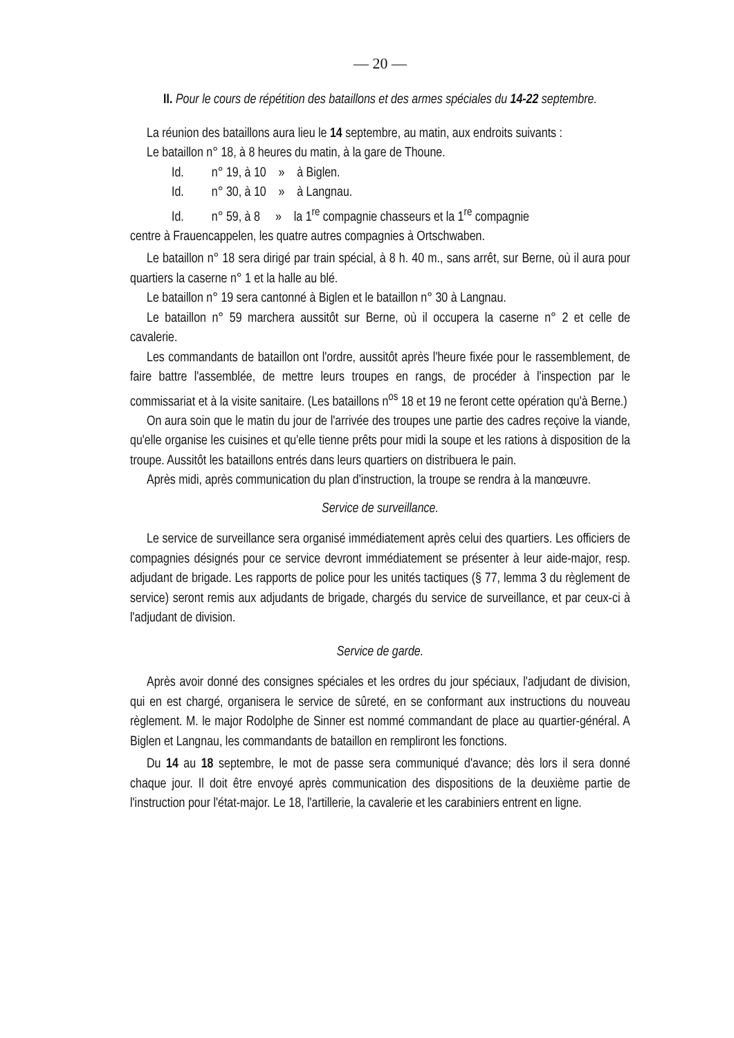— 20 —
II. Pour le cours de répétition des bataillons et des armes spéciales du 14-22 septembre.
La réunion des bataillons aura lieu le 14 septembre, au matin, aux endroits suivants :
Le bataillon n° 18, à 8 heures du matin, à la gare de Thoune.
Id. n° 19, à 10 » à Biglen.
Id. n° 30, à 10 » à Langnau.
Id. n° 59, à 8 » la 1<sup>re</sup> compagnie chasseurs et la 1<sup>re</sup> compagnie
centre à Frauencappelen, les quatre autres compagnies à Ortschwaben.
Le bataillon n° 18 sera dirigé par train spécial, à 8 h. 40 m., sans arrêt, sur Berne, où il aura pour quartiers la caserne n° 1 et la halle au blé.
Le bataillon n° 19 sera cantonné à Biglen et le bataillon n° 30 à Langnau.
Le bataillon n° 59 marchera aussitôt sur Berne, où il occupera la caserne n° 2 et celle de cavalerie.
Les commandants de bataillon ont l'ordre, aussitôt après l'heure fixée pour le rassemblement, de faire battre l'assemblée, de mettre leurs troupes en rangs, de procéder à l'inspection par le commissariat et à la visite sanitaire. (Les bataillons n<sup>os</sup> 18 et 19 ne feront cette opération qu'à Berne.)
On aura soin que le matin du jour de l'arrivée des troupes une partie des cadres reçoive la viande, qu'elle organise les cuisines et qu'elle tienne prêts pour midi la soupe et les rations à disposition de la troupe. Aussitôt les bataillons entrés dans leurs quartiers on distribuera le pain.
Après midi, après communication du plan d'instruction, la troupe se rendra à la manœuvre.
Service de surveillance.
Le service de surveillance sera organisé immédiatement après celui des quartiers. Les officiers de compagnies désignés pour ce service devront immédiatement se présenter à leur aide-major, resp. adjudant de brigade. Les rapports de police pour les unités tactiques (§ 77, lemma 3 du règlement de service) seront remis aux adjudants de brigade, chargés du service de surveillance, et par ceux-ci à l'adjudant de division.
Service de garde.
Après avoir donné des consignes spéciales et les ordres du jour spéciaux, l'adjudant de division, qui en est chargé, organisera le service de sûreté, en se conformant aux instructions du nouveau règlement. M. le major Rodolphe de Sinner est nommé commandant de place au quartier-général. A Biglen et Langnau, les commandants de bataillon en rempliront les fonctions.
Du 14 au 18 septembre, le mot de passe sera communiqué d'avance; dès lors il sera donné chaque jour. Il doit être envoyé après communication des dispositions de la deuxième partie de l'instruction pour l'état-major. Le 18, l'artillerie, la cavalerie et les carabiniers entrent en ligne.